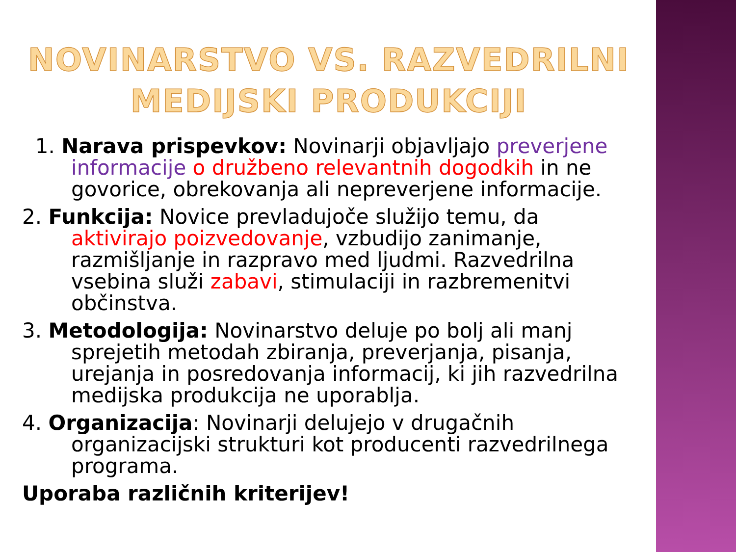NOVINARSTVO VS. RAZVEDRILNI MEDIJSKI PRODUKCIJI
1. Narava prispevkov: Novinarji objavljajo preverjene informacije o družbeno relevantnih dogodkih in ne govorice, obrekovanja ali nepreverjene informacije.
2. Funkcija: Novice prevladujoče služijo temu, da aktivirajo poizvedovanje, vzbudijo zanimanje, razmišljanje in razpravo med ljudmi. Razvedrilna vsebina služi zabavi, stimulaciji in razbremenitvi občinstva.
3. Metodologija: Novinarstvo deluje po bolj ali manj sprejetih metodah zbiranja, preverjanja, pisanja, urejanja in posredovanja informacij, ki jih razvedrilna medijska produkcija ne uporablja.
4. Organizacija: Novinarji delujejo v drugačnih organizacijski strukturi kot producenti razvedrilnega programa.
Uporaba različnih kriterijev!